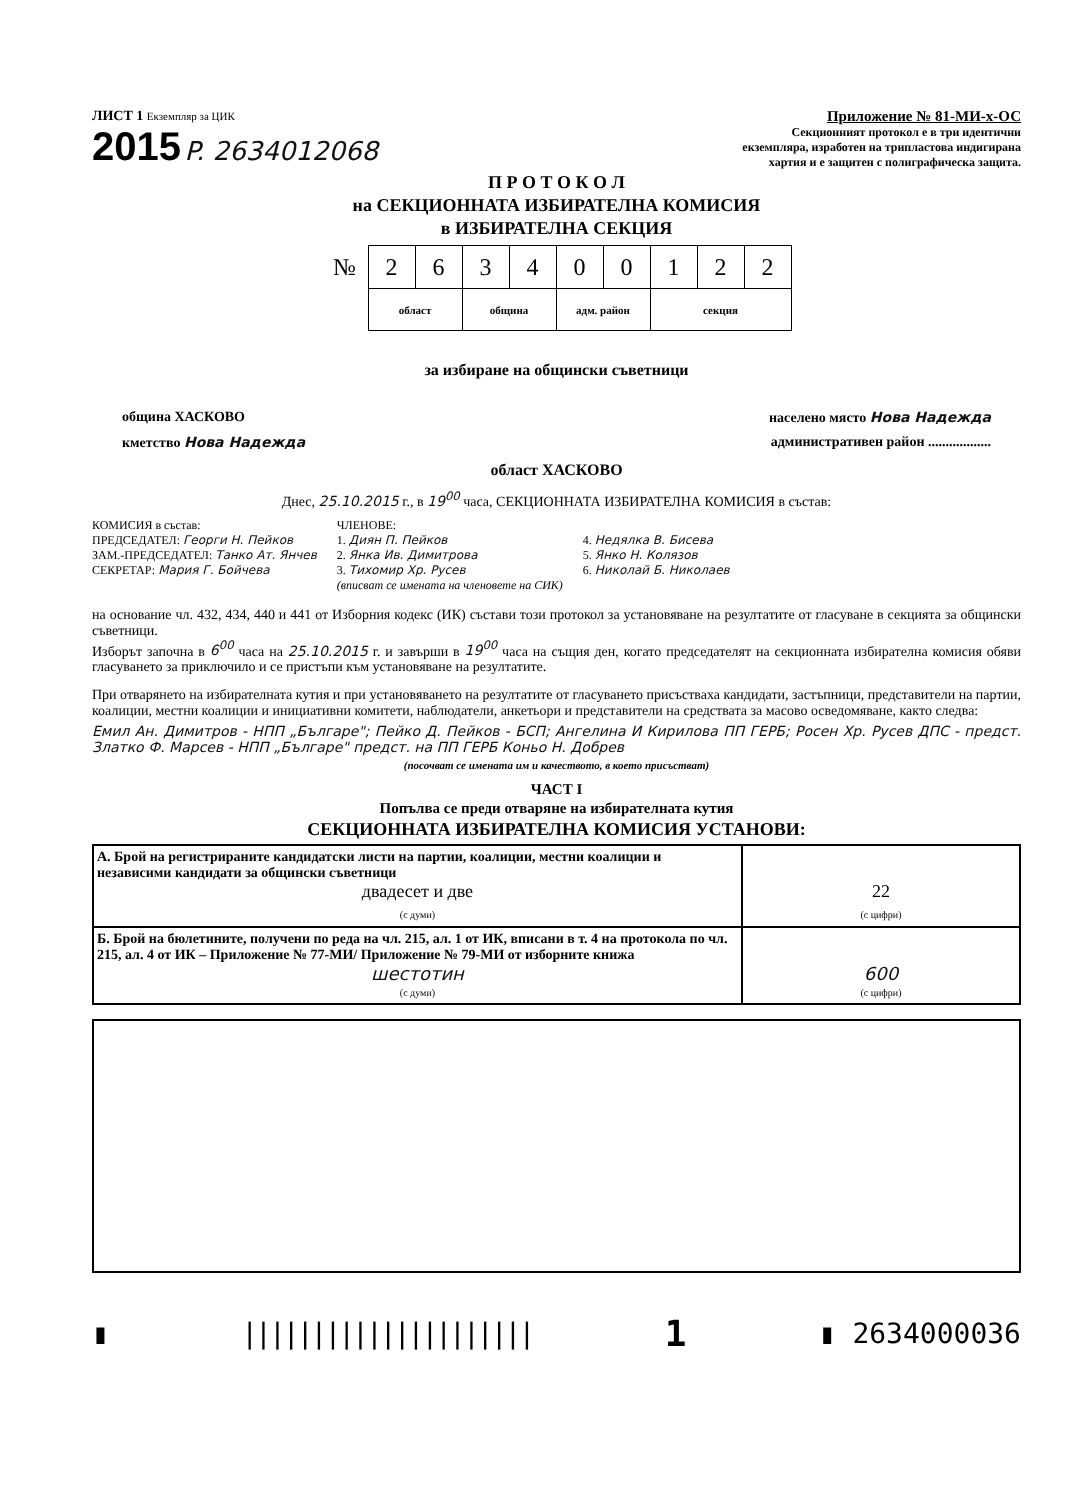ЛИСТ 1 Екземпляр за ЦИК
2015 P. 2634012068
Приложение № 81-МИ-х-ОС
Секционният протокол е в три идентични
екземпляра, изработен на трипластова индигирана
хартия и е защитен с полиграфическа защита.
П Р О Т О К О Л
на СЕКЦИОННАТА ИЗБИРАТЕЛНА КОМИСИЯ
в ИЗБИРАТЕЛНА СЕКЦИЯ
| № | 2 | 6 | 3 | 4 | 0 | 0 | 1 | 2 | 2 |
| | област | | община | | адм. район | | секция | | |
за избиране на общински съветници
община ХАСКОВО населено място Нова Надежда
кметство Нова Надежда административен район ..................
област ХАСКОВО
Днес, 25.10.2015 г., в 19<sup>00</sup> часа, СЕКЦИОННАТА ИЗБИРАТЕЛНА КОМИСИЯ в състав:
КОМИСИЯ в състав:
ПРЕДСЕДАТЕЛ: Георги Н. Пейков
ЗАМ.-ПРЕДСЕДАТЕЛ: Танко Ат. Янчев
СЕКРЕТАР: Мария Г. Бойчева
ЧЛЕНОВЕ:
1. Диян П. Пейков
2. Янка Ив. Димитрова
3. Тихомир Хр. Русев
(вписват се имената на членовете на СИК)
4. Недялка В. Бисева
5. Янко Н. Колязов
6. Николай Б. Николаев
на основание чл. 432, 434, 440 и 441 от Изборния кодекс (ИК) състави този протокол за установяване на резултатите от гласуване в секцията за общински съветници.
Изборът започна в 6<sup>00</sup> часа на 25.10.2015 г. и завърши в 19<sup>00</sup> часа на същия ден, когато председателят на секционната избирателна комисия обяви гласуването за приключило и се пристъпи към установяване на резултатите.
При отварянето на избирателната кутия и при установяването на резултатите от гласуването присъстваха кандидати, застъпници, представители на партии, коалиции, местни коалиции и инициативни комитети, наблюдатели, анкетьори и представители на средствата за масово осведомяване, както следва:
Емил Ан. Димитров - НПП „Българе"; Пейко Д. Пейков - БСП; Ангелина И Кирилова ПП ГЕРБ; Росен Хр. Русев ДПС - предст. Златко Ф. Марсев - НПП „Българе" предст. на ПП ГЕРБ Коньо Н. Добрев
(посочват се имената им и качеството, в което присъстват)
ЧАСТ I
Попълва се преди отваряне на избирателната кутия
СЕКЦИОННАТА ИЗБИРАТЕЛНА КОМИСИЯ УСТАНОВИ:
| А. Брой на регистрираните кандидатски листи на партии, коалиции, местни коалиции и независими кандидати за общински съветници двадесет и две (с думи) | 22 (с цифри) |
| Б. Брой на бюлетините, получени по реда на чл. 215, ал. 1 от ИК, вписани в т. 4 на протокола по чл. 215, ал. 4 от ИК – Приложение № 77-МИ/ Приложение № 79-МИ от изборните книжа шестотин (с думи) | 600 (с цифри) |
▮ ||||||||||||||||||||| 1 ▮ 2634000036